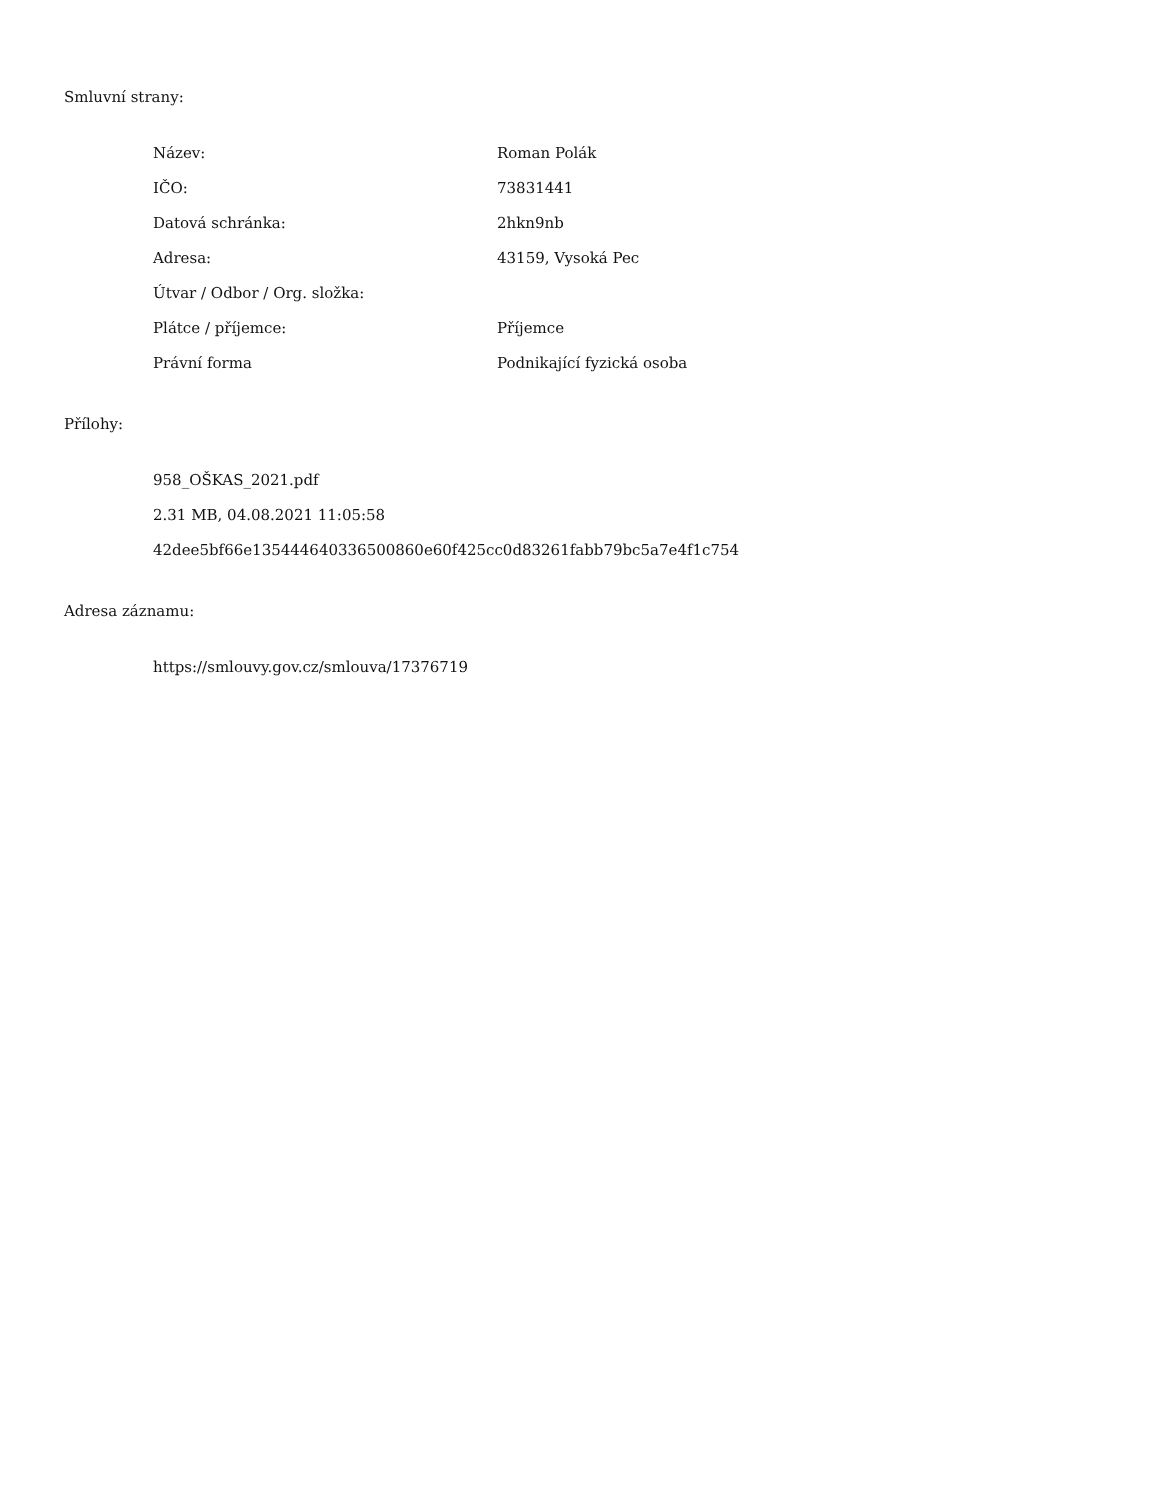Smluvní strany:
| Název: | Roman Polák |
| IČO: | 73831441 |
| Datová schránka: | 2hkn9nb |
| Adresa: | 43159, Vysoká Pec |
| Útvar / Odbor / Org. složka: | |
| Plátce / příjemce: | Příjemce |
| Právní forma | Podnikající fyzická osoba |
Přílohy:
958_OŠKAS_2021.pdf
2.31 MB, 04.08.2021 11:05:58
42dee5bf66e135444640336500860e60f425cc0d83261fabb79bc5a7e4f1c754
Adresa záznamu:
https://smlouvy.gov.cz/smlouva/17376719